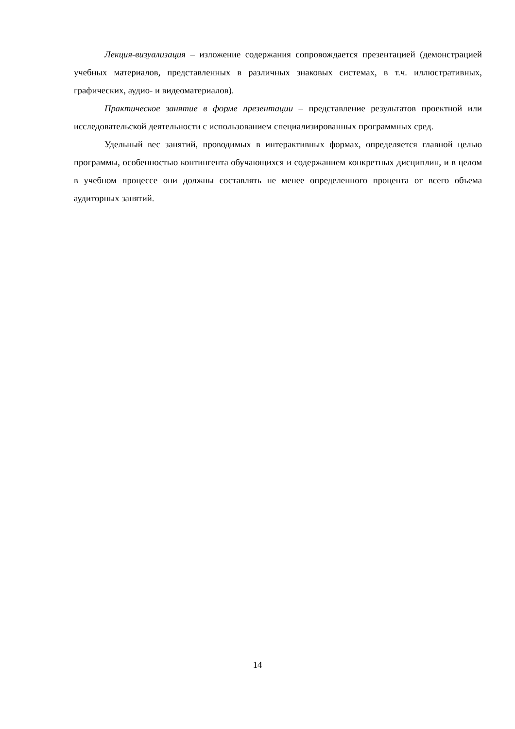Лекция-визуализация – изложение содержания сопровождается презентацией (демонстрацией учебных материалов, представленных в различных знаковых системах, в т.ч. иллюстративных, графических, аудио- и видеоматериалов).
Практическое занятие в форме презентации – представление результатов проектной или исследовательской деятельности с использованием специализированных программных сред.
Удельный вес занятий, проводимых в интерактивных формах, определяется главной целью программы, особенностью контингента обучающихся и содержанием конкретных дисциплин, и в целом в учебном процессе они должны составлять не менее определенного процента от всего объема аудиторных занятий.
14